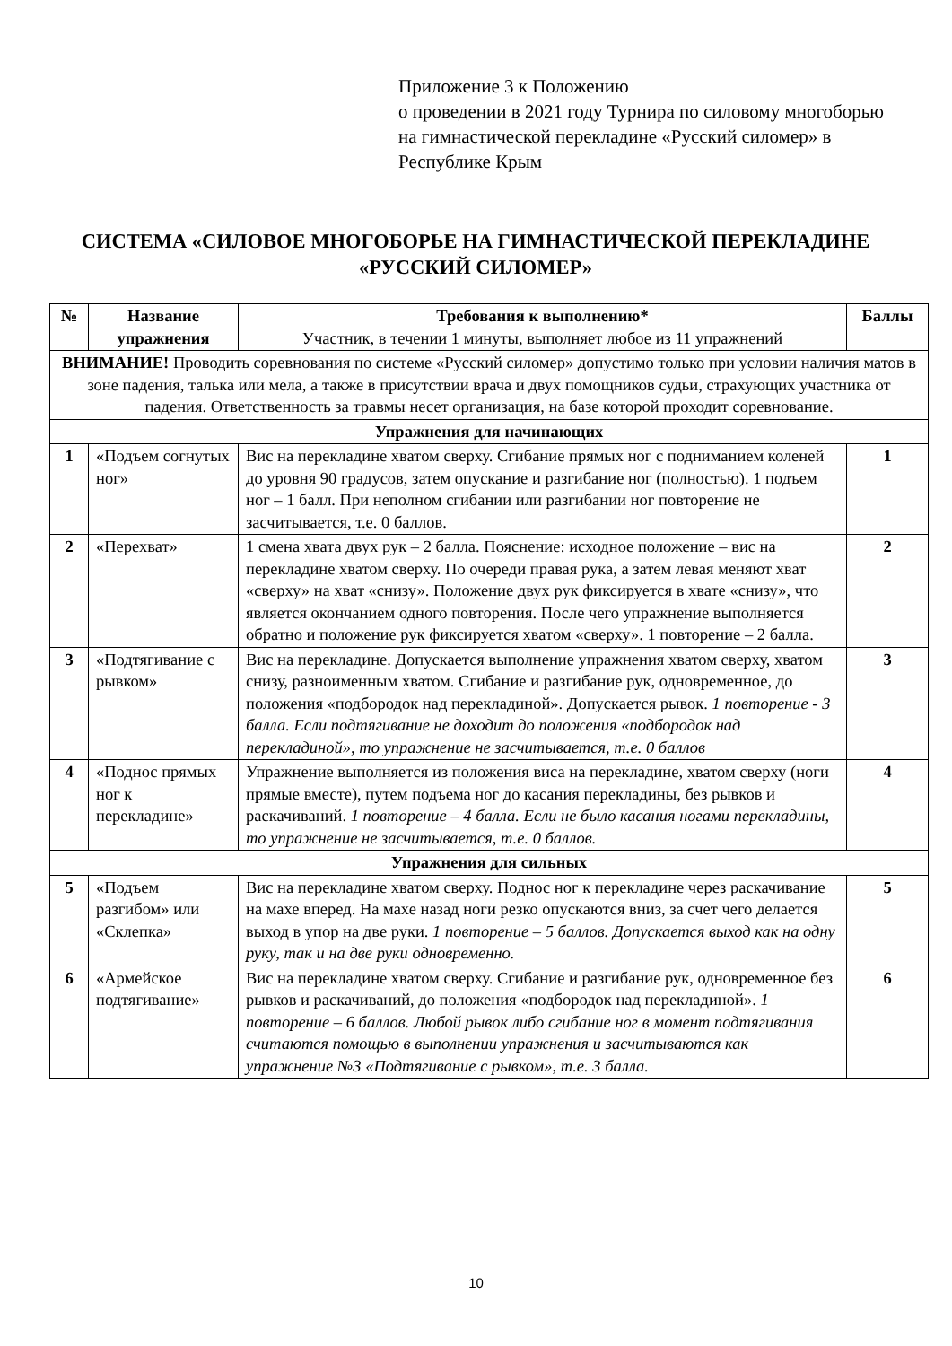Приложение 3 к Положению
о проведении в 2021 году Турнира по силовому многоборью на гимнастической перекладине «Русский силомер» в Республике Крым
СИСТЕМА «СИЛОВОЕ МНОГОБОРЬЕ НА ГИМНАСТИЧЕСКОЙ ПЕРЕКЛАДИНЕ «РУССКИЙ СИЛОМЕР»
| № | Название упражнения | Требования к выполнению* Участник, в течении 1 минуты, выполняет любое из 11 упражнений | Баллы |
| --- | --- | --- | --- |
| ВНИМАНИЕ! Проводить соревнования по системе «Русский силомер» допустимо только при условии наличия матов в зоне падения, талька или мела, а также в присутствии врача и двух помощников судьи, страхующих участника от падения. Ответственность за травмы несет организация, на базе которой проходит соревнование. | | | |
| Упражнения для начинающих | | | |
| 1 | «Подъем согнутых ног» | Вис на перекладине хватом сверху. Сгибание прямых ног с подниманием коленей до уровня 90 градусов, затем опускание и разгибание ног (полностью). 1 подъем ног – 1 балл. При неполном сгибании или разгибании ног повторение не засчитывается, т.е. 0 баллов. | 1 |
| 2 | «Перехват» | 1 смена хвата двух рук – 2 балла. Пояснение: исходное положение – вис на перекладине хватом сверху. По очереди правая рука, а затем левая меняют хват «сверху» на хват «снизу». Положение двух рук фиксируется в хвате «снизу», что является окончанием одного повторения. После чего упражнение выполняется обратно и положение рук фиксируется хватом «сверху». 1 повторение – 2 балла. | 2 |
| 3 | «Подтягивание с рывком» | Вис на перекладине. Допускается выполнение упражнения хватом сверху, хватом снизу, разноименным хватом. Сгибание и разгибание рук, одновременное, до положения «подбородок над перекладиной». Допускается рывок. 1 повторение - 3 балла. Если подтягивание не доходит до положения «подбородок над перекладиной», то упражнение не засчитывается, т.е. 0 баллов | 3 |
| 4 | «Поднос прямых ног к перекладине» | Упражнение выполняется из положения виса на перекладине, хватом сверху (ноги прямые вместе), путем подъема ног до касания перекладины, без рывков и раскачиваний. 1 повторение – 4 балла. Если не было касания ногами перекладины, то упражнение не засчитывается, т.е. 0 баллов. | 4 |
| Упражнения для сильных | | | |
| 5 | «Подъем разгибом» или «Склепка» | Вис на перекладине хватом сверху. Поднос ног к перекладине через раскачивание на махе вперед. На махе назад ноги резко опускаются вниз, за счет чего делается выход в упор на две руки. 1 повторение – 5 баллов. Допускается выход как на одну руку, так и на две руки одновременно. | 5 |
| 6 | «Армейское подтягивание» | Вис на перекладине хватом сверху. Сгибание и разгибание рук, одновременное без рывков и раскачиваний, до положения «подбородок над перекладиной». 1 повторение – 6 баллов. Любой рывок либо сгибание ног в момент подтягивания считаются помощью в выполнении упражнения и засчитываются как упражнение №3 «Подтягивание с рывком», т.е. 3 балла. | 6 |
10